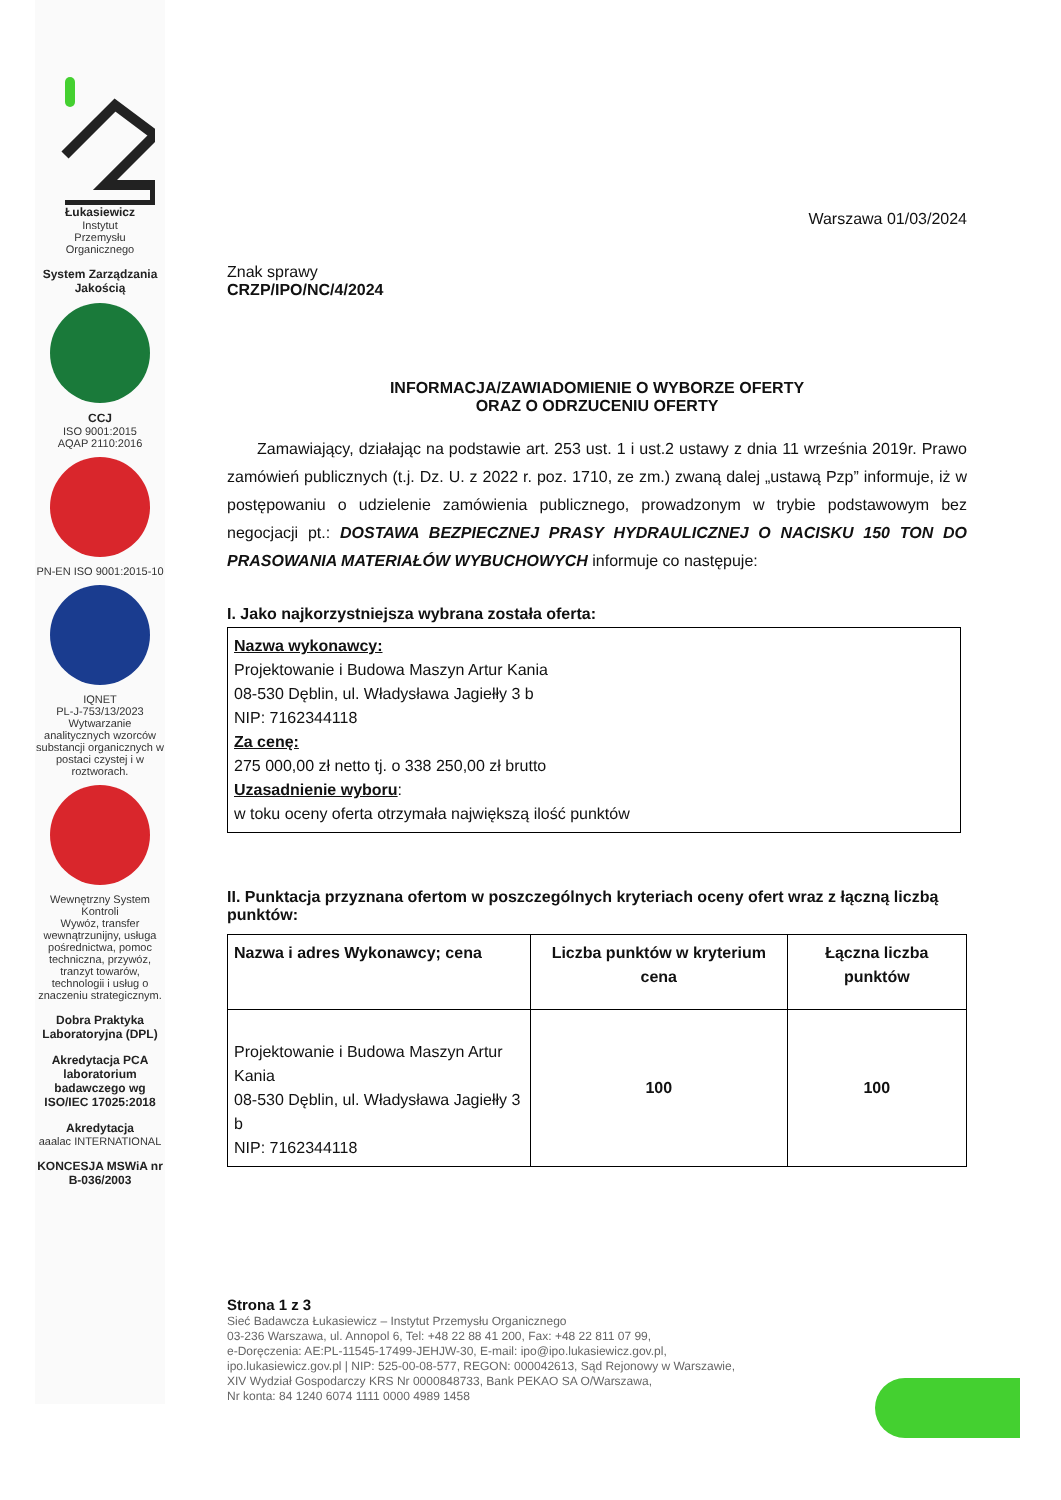Łukasiewicz
Instytut
Przemysłu
Organicznego
System Zarządzania Jakością
CCJ
ISO 9001:2015
AQAP 2110:2016
PN-EN ISO 9001:2015-10
IQNET
PL-J-753/13/2023
Wytwarzanie analitycznych wzorców substancji organicznych w postaci czystej i w roztworach.
Wewnętrzny System Kontroli
Wywóz, transfer wewnątrzunijny, usługa pośrednictwa, pomoc techniczna, przywóz, tranzyt towarów, technologii i usług o znaczeniu strategicznym.
Dobra Praktyka Laboratoryjna (DPL)
Akredytacja PCA laboratorium badawczego wg ISO/IEC 17025:2018
Akredytacja
aaalac INTERNATIONAL
KONCESJA MSWiA nr B-036/2003
Warszawa 01/03/2024
Znak sprawy
CRZP/IPO/NC/4/2024
INFORMACJA/ZAWIADOMIENIE O WYBORZE OFERTY
ORAZ O ODRZUCENIU OFERTY
Zamawiający, działając na podstawie art. 253 ust. 1 i ust.2 ustawy z dnia 11 września 2019r. Prawo zamówień publicznych (t.j. Dz. U. z 2022 r. poz. 1710, ze zm.) zwaną dalej „ustawą Pzp” informuje, iż w postępowaniu o udzielenie zamówienia publicznego, prowadzonym w trybie podstawowym bez negocjacji pt.: DOSTAWA BEZPIECZNEJ PRASY HYDRAULICZNEJ O NACISKU 150 TON DO PRASOWANIA MATERIAŁÓW WYBUCHOWYCH informuje co następuje:
I. Jako najkorzystniejsza wybrana została oferta:
Nazwa wykonawcy:
Projektowanie i Budowa Maszyn Artur Kania
08-530 Dęblin, ul. Władysława Jagiełły 3 b
NIP: 7162344118
Za cenę:
275 000,00 zł netto tj. o 338 250,00 zł brutto
Uzasadnienie wyboru:
w toku oceny oferta otrzymała największą ilość punktów
II. Punktacja przyznana ofertom w poszczególnych kryteriach oceny ofert wraz z łączną liczbą punktów:
| Nazwa i adres Wykonawcy; cena | Liczba punktów w kryterium cena | Łączna liczba punktów |
| --- | --- | --- |
| Projektowanie i Budowa Maszyn Artur Kania 08-530 Dęblin, ul. Władysława Jagiełły 3 b NIP: 7162344118 | 100 | 100 |
Strona 1 z 3
Sieć Badawcza Łukasiewicz – Instytut Przemysłu Organicznego
03-236 Warszawa, ul. Annopol 6, Tel: +48 22 88 41 200, Fax: +48 22 811 07 99,
e-Doręczenia: AE:PL-11545-17499-JEHJW-30, E-mail: ipo@ipo.lukasiewicz.gov.pl,
ipo.lukasiewicz.gov.pl | NIP: 525-00-08-577, REGON: 000042613, Sąd Rejonowy w Warszawie,
XIV Wydział Gospodarczy KRS Nr 0000848733, Bank PEKAO SA O/Warszawa,
Nr konta: 84 1240 6074 1111 0000 4989 1458